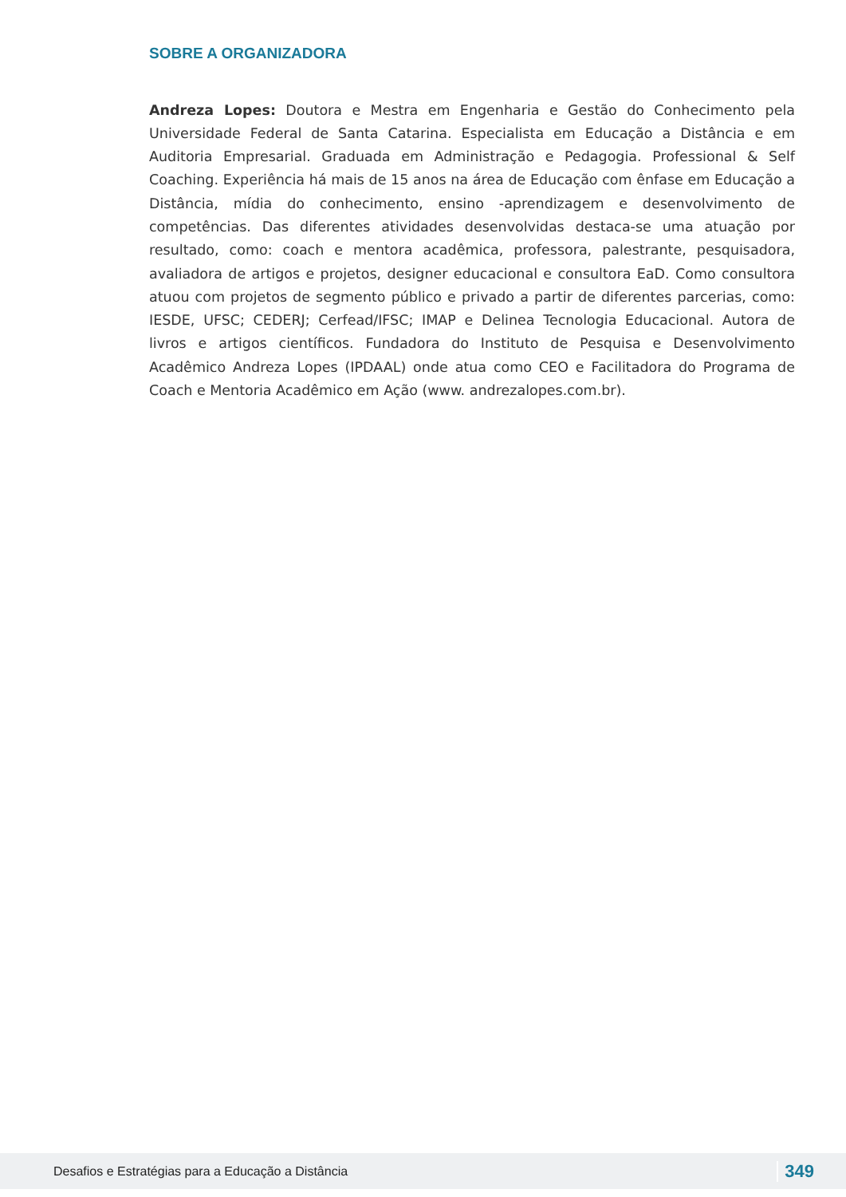SOBRE A ORGANIZADORA
Andreza Lopes: Doutora e Mestra em Engenharia e Gestão do Conhecimento pela Universidade Federal de Santa Catarina. Especialista em Educação a Distância e em Auditoria Empresarial. Graduada em Administração e Pedagogia. Professional & Self Coaching. Experiência há mais de 15 anos na área de Educação com ênfase em Educação a Distância, mídia do conhecimento, ensino -aprendizagem e desenvolvimento de competências. Das diferentes atividades desenvolvidas destaca-se uma atuação por resultado, como: coach e mentora acadêmica, professora, palestrante, pesquisadora, avaliadora de artigos e projetos, designer educacional e consultora EaD. Como consultora atuou com projetos de segmento público e privado a partir de diferentes parcerias, como: IESDE, UFSC; CEDERJ; Cerfead/IFSC; IMAP e Delinea Tecnologia Educacional. Autora de livros e artigos científicos. Fundadora do Instituto de Pesquisa e Desenvolvimento Acadêmico Andreza Lopes (IPDAAL) onde atua como CEO e Facilitadora do Programa de Coach e Mentoria Acadêmico em Ação (www. andrezalopes.com.br).
Desafios e Estratégias para a Educação a Distância 349